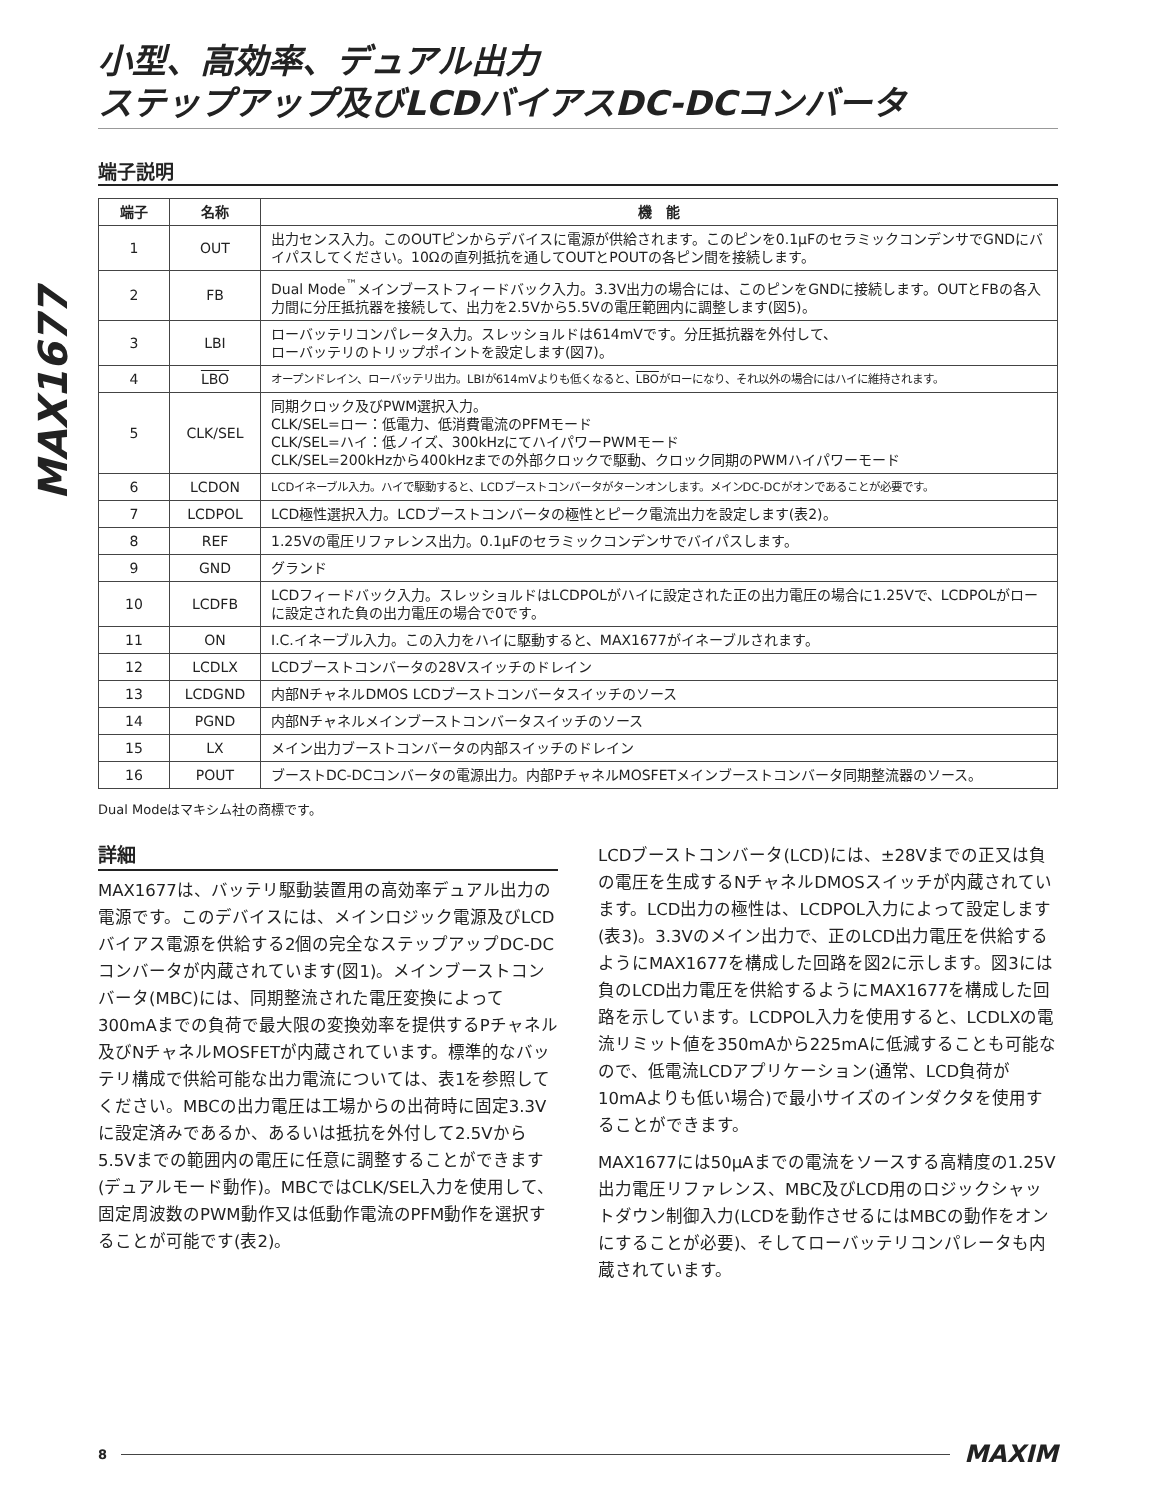MAX1677
小型、高効率、デュアル出力
ステップアップ及びLCDバイアスDC-DCコンバータ
端子説明
| 端子 | 名称 | 機 能 |
| --- | --- | --- |
| 1 | OUT | 出力センス入力。このOUTピンからデバイスに電源が供給されます。このピンを0.1µFのセラミックコンデンサでGNDにバイパスしてください。10Ωの直列抵抗を通してOUTとPOUTの各ピン間を接続します。 |
| 2 | FB | Dual Mode<sup>™</sup>メインブーストフィードバック入力。3.3V出力の場合には、このピンをGNDに接続します。OUTとFBの各入力間に分圧抵抗器を接続して、出力を2.5Vから5.5Vの電圧範囲内に調整します(図5)。 |
| 3 | LBI | ローバッテリコンパレータ入力。スレッショルドは614mVです。分圧抵抗器を外付して、 ローバッテリのトリップポイントを設定します(図7)。 |
| 4 | LBO | オープンドレイン、ローバッテリ出力。LBIが614mVよりも低くなると、 LBO がローになり、それ以外の場合にはハイに維持されます。 |
| 5 | CLK/SEL | 同期クロック及びPWM選択入力。 CLK/SEL=ロー：低電力、低消費電流のPFMモード CLK/SEL=ハイ：低ノイズ、300kHzにてハイパワーPWMモード CLK/SEL=200kHzから400kHzまでの外部クロックで駆動、クロック同期のPWMハイパワーモード |
| 6 | LCDON | LCDイネーブル入力。ハイで駆動すると、LCDブーストコンバータがターンオンします。メインDC-DCがオンであることが必要です。 |
| 7 | LCDPOL | LCD極性選択入力。LCDブーストコンバータの極性とピーク電流出力を設定します(表2)。 |
| 8 | REF | 1.25Vの電圧リファレンス出力。0.1µFのセラミックコンデンサでバイパスします。 |
| 9 | GND | グランド |
| 10 | LCDFB | LCDフィードバック入力。スレッショルドはLCDPOLがハイに設定された正の出力電圧の場合に1.25Vで、LCDPOLがローに設定された負の出力電圧の場合で0です。 |
| 11 | ON | I.C.イネーブル入力。この入力をハイに駆動すると、MAX1677がイネーブルされます。 |
| 12 | LCDLX | LCDブーストコンバータの28Vスイッチのドレイン |
| 13 | LCDGND | 内部NチャネルDMOS LCDブーストコンバータスイッチのソース |
| 14 | PGND | 内部Nチャネルメインブーストコンバータスイッチのソース |
| 15 | LX | メイン出力ブーストコンバータの内部スイッチのドレイン |
| 16 | POUT | ブーストDC-DCコンバータの電源出力。内部PチャネルMOSFETメインブーストコンバータ同期整流器のソース。 |
Dual Modeはマキシム社の商標です。
詳細
MAX1677は、バッテリ駆動装置用の高効率デュアル出力の電源です。このデバイスには、メインロジック電源及びLCDバイアス電源を供給する2個の完全なステップアップDC-DCコンバータが内蔵されています(図1)。メインブーストコンバータ(MBC)には、同期整流された電圧変換によって300mAまでの負荷で最大限の変換効率を提供するPチャネル及びNチャネルMOSFETが内蔵されています。標準的なバッテリ構成で供給可能な出力電流については、表1を参照してください。MBCの出力電圧は工場からの出荷時に固定3.3Vに設定済みであるか、あるいは抵抗を外付して2.5Vから5.5Vまでの範囲内の電圧に任意に調整することができます(デュアルモード動作)。MBCではCLK/SEL入力を使用して、固定周波数のPWM動作又は低動作電流のPFM動作を選択することが可能です(表2)。
LCDブーストコンバータ(LCD)には、±28Vまでの正又は負の電圧を生成するNチャネルDMOSスイッチが内蔵されています。LCD出力の極性は、LCDPOL入力によって設定します(表3)。3.3Vのメイン出力で、正のLCD出力電圧を供給するようにMAX1677を構成した回路を図2に示します。図3には負のLCD出力電圧を供給するようにMAX1677を構成した回路を示しています。LCDPOL入力を使用すると、LCDLXの電流リミット値を350mAから225mAに低減することも可能なので、低電流LCDアプリケーション(通常、LCD負荷が10mAよりも低い場合)で最小サイズのインダクタを使用することができます。
MAX1677には50µAまでの電流をソースする高精度の1.25V出力電圧リファレンス、MBC及びLCD用のロジックシャットダウン制御入力(LCDを動作させるにはMBCの動作をオンにすることが必要)、そしてローバッテリコンパレータも内蔵されています。
8 MAXIM